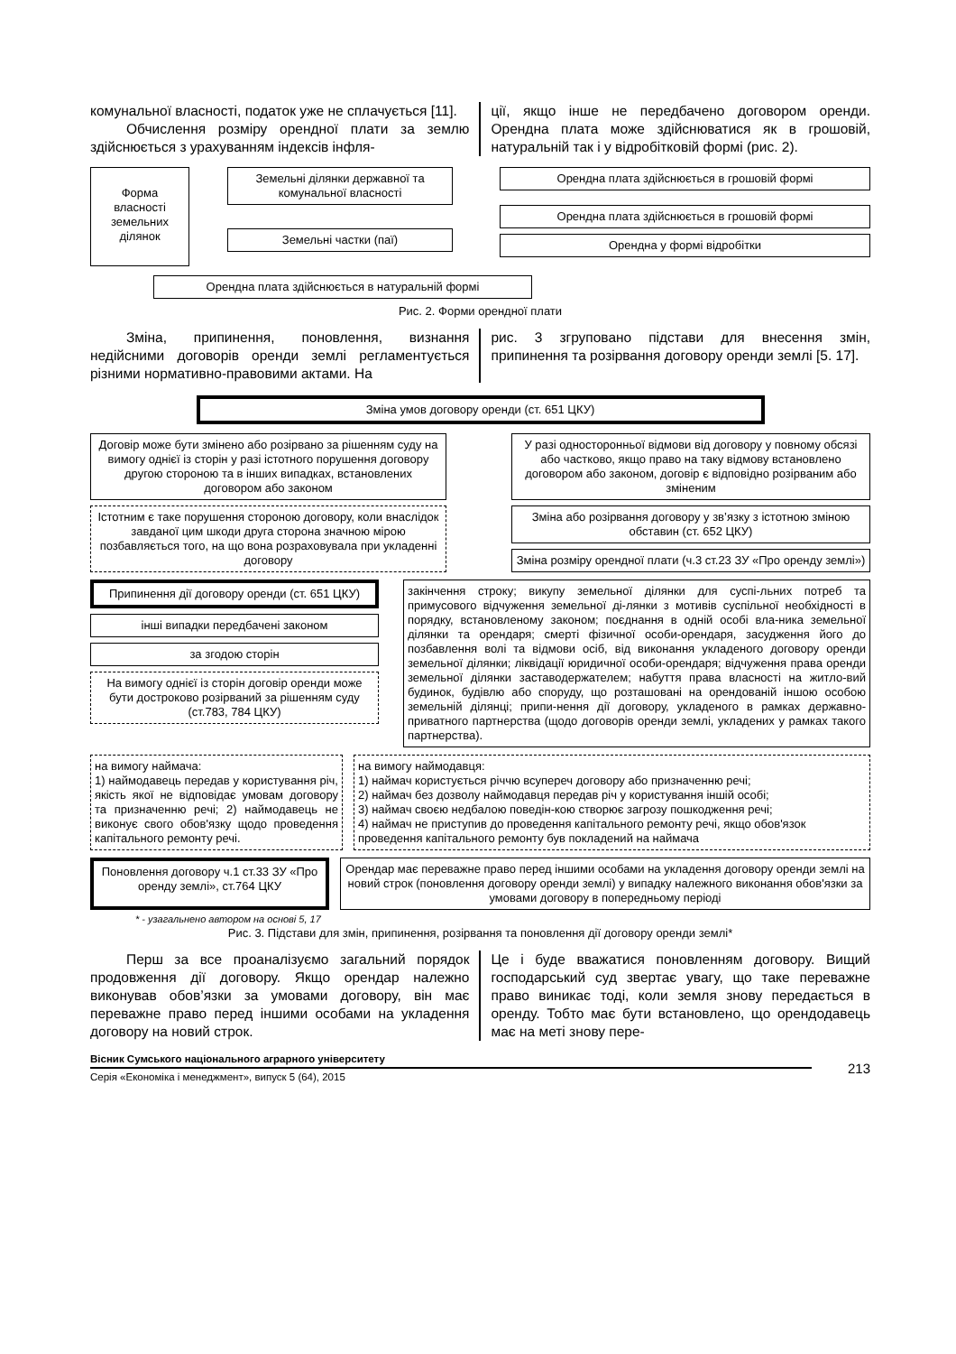комунальної власності, податок уже не сплачується [11].
Обчислення розміру орендної плати за землю здійснюється з урахуванням індексів інфля-
ції, якщо інше не передбачено договором оренди. Орендна плата може здійснюватися як в грошовій, натуральній так і у відробітковій формі (рис. 2).
Форма власності земельних ділянок
Земельні ділянки державної та комунальної власності
Земельні частки (паї)
Орендна плата здійснюється в грошовій формі
Орендна плата здійснюється в грошовій формі
Орендна у формі відробітки
Орендна плата здійснюється в натуральній формі
Рис. 2. Форми орендної плати
Зміна, припинення, поновлення, визнання недійсними договорів оренди землі регламентується різними нормативно-правовими актами. На
рис. 3 згруповано підстави для внесення змін, припинення та розірвання договору оренди землі [5. 17].
Зміна умов договору оренди (ст. 651 ЦКУ)
Договір може бути змінено або розірвано за рішенням суду на вимогу однієї із сторін у разі істотного порушення договору другою стороною та в інших випадках, встановлених договором або законом
Істотним є таке порушення стороною договору, коли внаслідок завданої цим шкоди друга сторона значною мірою позбавляється того, на що вона розраховувала при укладенні договору
У разі односторонньої відмови від договору у повному обсязі або частково, якщо право на таку відмову встановлено договором або законом, договір є відповідно розірваним або зміненим
Зміна або розірвання договору у зв’язку з істотною зміною обставин (ст. 652 ЦКУ)
Зміна розміру орендної плати (ч.3 ст.23 ЗУ «Про оренду землі»)
Припинення дії договору оренди (ст. 651 ЦКУ)
інші випадки передбачені законом
за згодою сторін
На вимогу однієї із сторін договір оренди може бути достроково розірваний за рішенням суду (ст.783, 784 ЦКУ)
закінчення строку; викупу земельної ділянки для суспі-льних потреб та примусового відчуження земельної ді-лянки з мотивів суспільної необхідності в порядку, встановленому законом; поєднання в одній особі вла-ника земельної ділянки та орендаря; смерті фізичної особи-орендаря, засудження його до позбавлення волі та відмови осіб, від виконання укладеного договору оренди земельної ділянки; ліквідації юридичної особи-орендаря; відчуження права оренди земельної ділянки заставодержателем; набуття права власності на житло-вий будинок, будівлю або споруду, що розташовані на орендованій іншою особою земельній ділянці; припи-нення дії договору, укладеного в рамках державно-приватного партнерства (щодо договорів оренди землі, укладених у рамках такого партнерства).
на вимогу наймача:
1) наймодавець передав у користування річ, якість якої не відповідає умовам договору та призначенню речі; 2) наймодавець не виконує свого обов'язку щодо проведення капітального ремонту речі.
на вимогу наймодавця:
1) наймач користується річчю всупереч договору або призначенню речі;
2) наймач без дозволу наймодавця передав річ у користування іншій особі;
3) наймач своєю недбалою поведін-кою створює загрозу пошкодження речі;
4) наймач не приступив до проведення капітального ремонту речі, якщо обов'язок проведення капітального ремонту був покладений на наймача
Поновлення договору ч.1 ст.33 ЗУ «Про оренду землі», ст.764 ЦКУ
Орендар має переважне право перед іншими особами на укладення договору оренди землі на новий строк (поновлення договору оренди землі) у випадку належного виконання обов'язки за умовами договору в попередньому періоді
* - узагальнено автором на основі 5, 17
Рис. 3. Підстави для змін, припинення, розірвання та поновлення дії договору оренди землі*
Перш за все проаналізуємо загальний порядок продовження дії договору. Якщо орендар належно виконував обов’язки за умовами договору, він має переважне право перед іншими особами на укладення договору на новий строк.
Це і буде вважатися поновленням договору. Вищий господарський суд звертає увагу, що таке переважне право виникає тоді, коли земля знову передається в оренду. Тобто має бути встановлено, що орендодавець має на меті знову пере-
Вісник Сумського національного аграрного університету
Серія «Економіка і менеджмент», випуск 5 (64), 2015
213